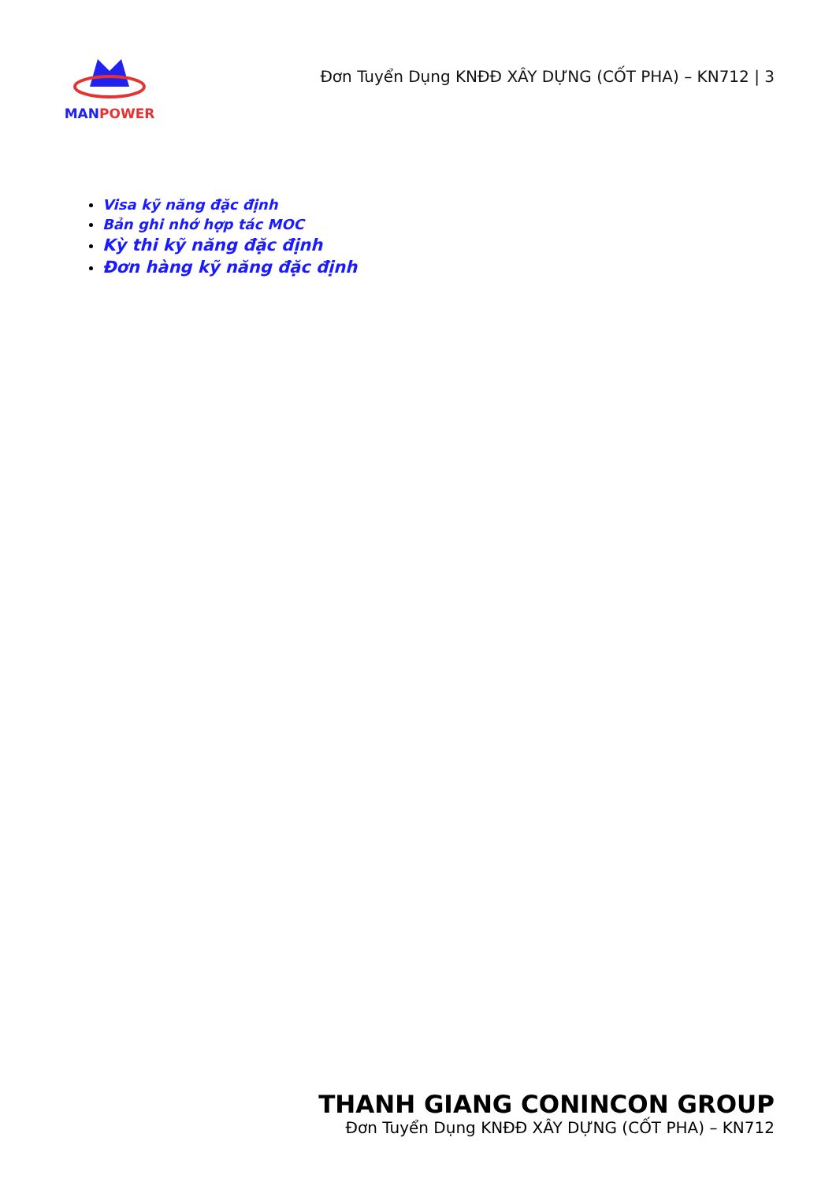MANPOWER
Đơn Tuyển Dụng KNĐĐ XÂY DỰNG (CỐT PHA) – KN712 | 3
Visa kỹ năng đặc định
Bản ghi nhớ hợp tác MOC
Kỳ thi kỹ năng đặc định
Đơn hàng kỹ năng đặc định
THANH GIANG CONINCON GROUP
Đơn Tuyển Dụng KNĐĐ XÂY DỰNG (CỐT PHA) – KN712